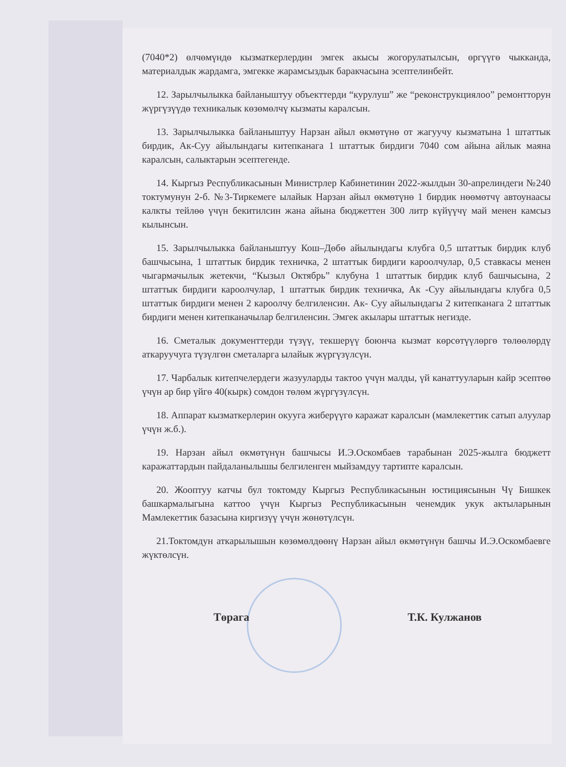(7040*2) өлчөмүндө кызматкерлердин эмгек акысы жогорулатылсын, өргүүгө чыкканда, материалдык жардамга, эмгекке жарамсыздык баракчасына эсептелинбейт.
12. Зарылчылыкка байланыштуу объекттерди “курулуш” же “реконструкциялоо” ремонтторун жүргүзүүдө техникалык көзөмөлчү кызматы каралсын.
13. Зарылчылыкка байланыштуу Нарзан айыл өкмөтүнө от жагуучу кызматына 1 штаттык бирдик, Ак-Суу айылындагы китепканага 1 штаттык бирдиги 7040 сом айына айлык маяна каралсын, салыктарын эсептегенде.
14. Кыргыз Республикасынын Министрлер Кабинетинин 2022-жылдын 30-апрелиндеги №240 токтумунун 2-б. №3-Тиркемеге ылайык Нарзан айыл өкмөтүнө 1 бирдик нөөмөтчү автоунаасы калкты тейлөө үчүн бекитилсин жана айына бюджеттен 300 литр күйүүчү май менен камсыз кылынсын.
15. Зарылчылыкка байланыштуу Кош–Дөбө айылындагы клубга 0,5 штаттык бирдик клуб башчысына, 1 штаттык бирдик техничка, 2 штаттык бирдиги кароолчулар, 0,5 ставкасы менен чыгармачылык жетекчи, “Кызыл Октябрь” клубуна 1 штаттык бирдик клуб башчысына, 2 штаттык бирдиги кароолчулар, 1 штаттык бирдик техничка, Ак -Суу айылындагы клубга 0,5 штаттык бирдиги менен 2 кароолчу белгиленсин. Ак- Суу айылындагы 2 китепканага 2 штаттык бирдиги менен китепканачылар белгиленсин. Эмгек акылары штаттык негизде.
16. Сметалык документтерди түзүү, текшерүү боюнча кызмат көрсөтүүлөргө төлөөлөрдү аткаруучуга түзүлгөн сметаларга ылайык жүргүзүлсүн.
17. Чарбалык китепчелердеги жазууларды тактоо үчүн малды, үй канаттууларын кайр эсептөө үчүн ар бир үйгө 40(кырк) сомдон төлөм жүргүзүлсүн.
18. Аппарат кызматкерлерин окууга жиберүүгө каражат каралсын (мамлекеттик сатып алуулар үчүн ж.б.).
19. Нарзан айыл өкмөтүнүн башчысы И.Э.Оскомбаев тарабынан 2025-жылга бюджетт каражаттардын пайдаланылышы белгиленген мыйзамдуу тартипте каралсын.
20. Жооптуу катчы бул токтомду Кыргыз Республикасынын юстициясынын Чү Бишкек башкармалыгына каттоо үчүн Кыргыз Республикасынын ченемдик укук актыларынын Мамлекеттик базасына киргизүү үчүн жөнөтүлсүн.
21.Токтомдун аткарылышын көзөмөлдөөнү Нарзан айыл өкмөтүнүн башчы И.Э.Оскомбаевге жүктөлсүн.
Төрага Т.К. Кулжанов